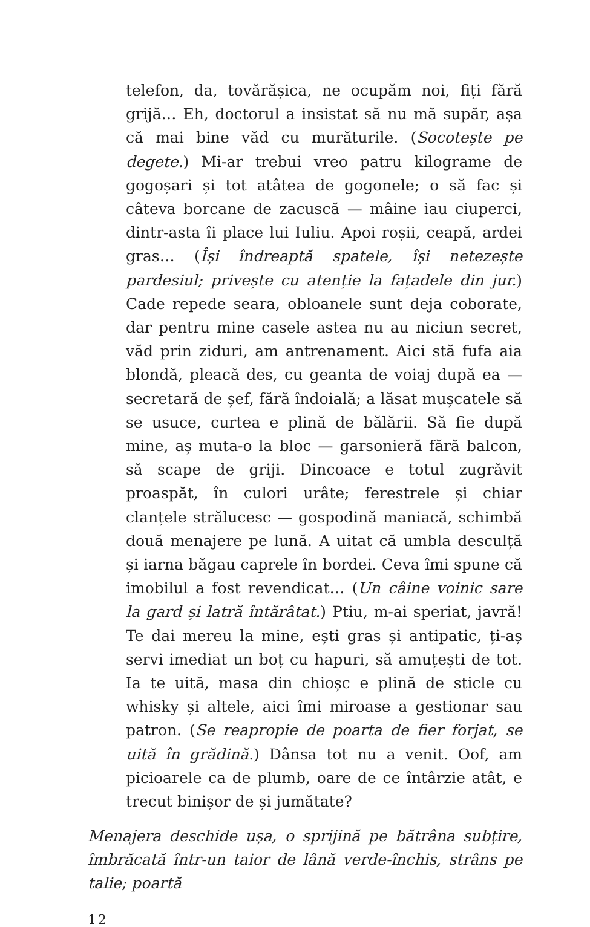telefon, da, tovărășica, ne ocupăm noi, fiți fără grijă… Eh, doctorul a insistat să nu mă supăr, așa că mai bine văd cu murăturile. (Socotește pe degete.) Mi-ar trebui vreo patru kilograme de gogoșari și tot atâtea de gogonele; o să fac și câteva borcane de zacuscă — mâine iau ciuperci, dintr-asta îi place lui Iuliu. Apoi roșii, ceapă, ardei gras… (Își îndreaptă spatele, își netezește pardesiul; privește cu atenție la fațadele din jur.) Cade repede seara, obloanele sunt deja coborate, dar pentru mine casele astea nu au niciun secret, văd prin ziduri, am antrenament. Aici stă fufa aia blondă, pleacă des, cu geanta de voiaj după ea — secretară de șef, fără îndoială; a lăsat mușcatele să se usuce, curtea e plină de bălării. Să fie după mine, aș muta-o la bloc — garsonieră fără balcon, să scape de griji. Dincoace e totul zugrăvit proaspăt, în culori urâte; ferestrele și chiar clanțele strălucesc — gospodină maniacă, schimbă două menajere pe lună. A uitat că umbla desculță și iarna băgau caprele în bordei. Ceva îmi spune că imobilul a fost revendicat… (Un câine voinic sare la gard și latră întărâtat.) Ptiu, m-ai speriat, javră! Te dai mereu la mine, ești gras și antipatic, ți-aș servi imediat un boț cu hapuri, să amuțești de tot. Ia te uită, masa din chioșc e plină de sticle cu whisky și altele, aici îmi miroase a gestionar sau patron. (Se reapropie de poarta de fier forjat, se uită în grădină.) Dânsa tot nu a venit. Oof, am picioarele ca de plumb, oare de ce întârzie atât, e trecut binișor de și jumătate?
Menajera deschide ușa, o sprijină pe bătrâna subțire, îmbrăcată într-un taior de lână verde-închis, strâns pe talie; poartă
12